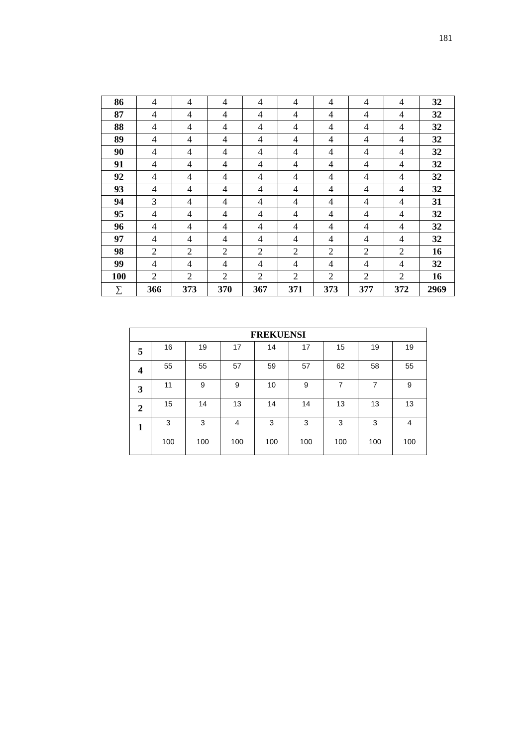181
| 86 | 4 | 4 | 4 | 4 | 4 | 4 | 4 | 4 | 32 |
| 87 | 4 | 4 | 4 | 4 | 4 | 4 | 4 | 4 | 32 |
| 88 | 4 | 4 | 4 | 4 | 4 | 4 | 4 | 4 | 32 |
| 89 | 4 | 4 | 4 | 4 | 4 | 4 | 4 | 4 | 32 |
| 90 | 4 | 4 | 4 | 4 | 4 | 4 | 4 | 4 | 32 |
| 91 | 4 | 4 | 4 | 4 | 4 | 4 | 4 | 4 | 32 |
| 92 | 4 | 4 | 4 | 4 | 4 | 4 | 4 | 4 | 32 |
| 93 | 4 | 4 | 4 | 4 | 4 | 4 | 4 | 4 | 32 |
| 94 | 3 | 4 | 4 | 4 | 4 | 4 | 4 | 4 | 31 |
| 95 | 4 | 4 | 4 | 4 | 4 | 4 | 4 | 4 | 32 |
| 96 | 4 | 4 | 4 | 4 | 4 | 4 | 4 | 4 | 32 |
| 97 | 4 | 4 | 4 | 4 | 4 | 4 | 4 | 4 | 32 |
| 98 | 2 | 2 | 2 | 2 | 2 | 2 | 2 | 2 | 16 |
| 99 | 4 | 4 | 4 | 4 | 4 | 4 | 4 | 4 | 32 |
| 100 | 2 | 2 | 2 | 2 | 2 | 2 | 2 | 2 | 16 |
| ∑ | 366 | 373 | 370 | 367 | 371 | 373 | 377 | 372 | 2969 |
| FREKUENSI | | | | | | | | |
| --- | --- | --- | --- | --- | --- | --- | --- | --- |
| 5 | 16 | 19 | 17 | 14 | 17 | 15 | 19 | 19 |
| 4 | 55 | 55 | 57 | 59 | 57 | 62 | 58 | 55 |
| 3 | 11 | 9 | 9 | 10 | 9 | 7 | 7 | 9 |
| 2 | 15 | 14 | 13 | 14 | 14 | 13 | 13 | 13 |
| 1 | 3 | 3 | 4 | 3 | 3 | 3 | 3 | 4 |
| | 100 | 100 | 100 | 100 | 100 | 100 | 100 | 100 |